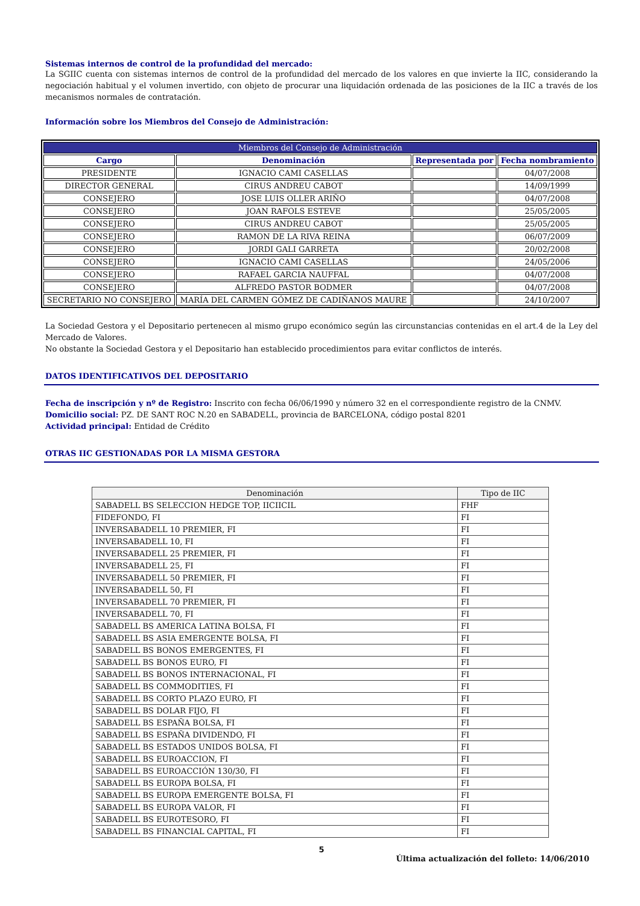Sistemas internos de control de la profundidad del mercado:
La SGIIC cuenta con sistemas internos de control de la profundidad del mercado de los valores en que invierte la IIC, considerando la negociación habitual y el volumen invertido, con objeto de procurar una liquidación ordenada de las posiciones de la IIC a través de los mecanismos normales de contratación.
Información sobre los Miembros del Consejo de Administración:
| Miembros del Consejo de Administración | | | |
| --- | --- | --- | --- |
| Cargo | Denominación | Representada por | Fecha nombramiento |
| PRESIDENTE | IGNACIO CAMI CASELLAS | | 04/07/2008 |
| DIRECTOR GENERAL | CIRUS ANDREU CABOT | | 14/09/1999 |
| CONSEJERO | JOSE LUIS OLLER ARIÑO | | 04/07/2008 |
| CONSEJERO | JOAN RAFOLS ESTEVE | | 25/05/2005 |
| CONSEJERO | CIRUS ANDREU CABOT | | 25/05/2005 |
| CONSEJERO | RAMON DE LA RIVA REINA | | 06/07/2009 |
| CONSEJERO | JORDI GALI GARRETA | | 20/02/2008 |
| CONSEJERO | IGNACIO CAMI CASELLAS | | 24/05/2006 |
| CONSEJERO | RAFAEL GARCIA NAUFFAL | | 04/07/2008 |
| CONSEJERO | ALFREDO PASTOR BODMER | | 04/07/2008 |
| SECRETARIO NO CONSEJERO | MARÍA DEL CARMEN GÓMEZ DE CADIÑANOS MAURE | | 24/10/2007 |
La Sociedad Gestora y el Depositario pertenecen al mismo grupo económico según las circunstancias contenidas en el art.4 de la Ley del Mercado de Valores.
No obstante la Sociedad Gestora y el Depositario han establecido procedimientos para evitar conflictos de interés.
DATOS IDENTIFICATIVOS DEL DEPOSITARIO
Fecha de inscripción y nº de Registro: Inscrito con fecha 06/06/1990 y número 32 en el correspondiente registro de la CNMV.
Domicilio social: PZ. DE SANT ROC N.20 en SABADELL, provincia de BARCELONA, código postal 8201
Actividad principal: Entidad de Crédito
OTRAS IIC GESTIONADAS POR LA MISMA GESTORA
| Denominación | Tipo de IIC |
| --- | --- |
| SABADELL BS SELECCION HEDGE TOP, IICIICIL | FHF |
| FIDEFONDO, FI | FI |
| INVERSABADELL 10 PREMIER, FI | FI |
| INVERSABADELL 10, FI | FI |
| INVERSABADELL 25 PREMIER, FI | FI |
| INVERSABADELL 25, FI | FI |
| INVERSABADELL 50 PREMIER, FI | FI |
| INVERSABADELL 50, FI | FI |
| INVERSABADELL 70 PREMIER, FI | FI |
| INVERSABADELL 70, FI | FI |
| SABADELL BS AMERICA LATINA BOLSA, FI | FI |
| SABADELL BS ASIA EMERGENTE BOLSA, FI | FI |
| SABADELL BS BONOS EMERGENTES, FI | FI |
| SABADELL BS BONOS EURO, FI | FI |
| SABADELL BS BONOS INTERNACIONAL, FI | FI |
| SABADELL BS COMMODITIES, FI | FI |
| SABADELL BS CORTO PLAZO EURO, FI | FI |
| SABADELL BS DOLAR FIJO, FI | FI |
| SABADELL BS ESPAÑA BOLSA, FI | FI |
| SABADELL BS ESPAÑA DIVIDENDO, FI | FI |
| SABADELL BS ESTADOS UNIDOS BOLSA, FI | FI |
| SABADELL BS EUROACCION, FI | FI |
| SABADELL BS EUROACCIÓN 130/30, FI | FI |
| SABADELL BS EUROPA BOLSA, FI | FI |
| SABADELL BS EUROPA EMERGENTE BOLSA, FI | FI |
| SABADELL BS EUROPA VALOR, FI | FI |
| SABADELL BS EUROTESORO, FI | FI |
| SABADELL BS FINANCIAL CAPITAL, FI | FI |
5
Última actualización del folleto: 14/06/2010